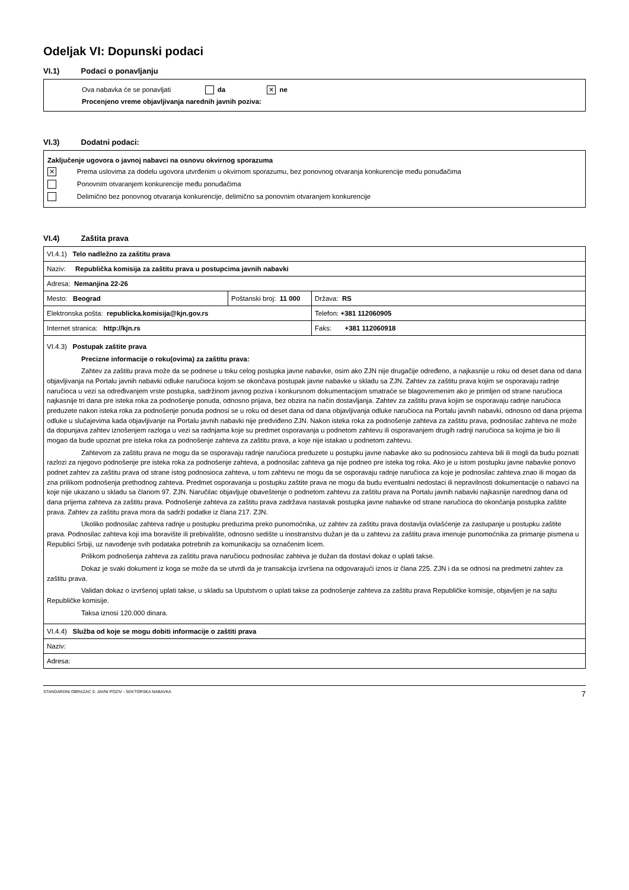Odeljak VI: Dopunski podaci
VI.1) Podaci o ponavljanju
Ova nabavka će se ponavljati da ✕ ne
Procenjeno vreme objavljivanja narednih javnih poziva:
VI.3) Dodatni podaci:
Zaključenje ugovora o javnoj nabavci na osnovu okvirnog sporazuma
✕ Prema uslovima za dodelu ugovora utvrđenim u okvirnom sporazumu, bez ponovnog otvaranja konkurencije među ponuđačima
Ponovnim otvaranjem konkurencije među ponuđačima
Delimično bez ponovnog otvaranja konkurencije, delimično sa ponovnim otvaranjem konkurencije
VI.4) Zaštita prava
| VI.4.1) Telo nadležno za zaštitu prava | | |
| Naziv: Republička komisija za zaštitu prava u postupcima javnih nabavki | | |
| Adresa: Nemanjina 22-26 | | |
| Mesto: Beograd | Poštanski broj: 11 000 | Država: RS |
| Elektronska pošta: republicka.komisija@kjn.gov.rs | | Telefon: +381 112060905 |
| Internet stranica: http://kjn.rs | | Faks: +381 112060918 |
| VI.4.3) Postupak zaštite prava Precizne informacije o roku(ovima) za zaštitu prava: Zahtev za zaštitu prava može da se podnese u toku celog postupka javne nabavke, osim ako ZJN nije drugačije određeno, a najkasnije u roku od deset dana od dana objavljivanja na Portalu javnih nabavki odluke naručioca kojom se okončava postupak javne nabavke u skladu sa ZJN. Zahtev za zaštitu prava kojim se osporavaju radnje naručioca u vezi sa određivanjem vrste postupka, sadržinom javnog poziva i konkursnom dokumentacijom smatraće se blagovremenim ako je primljen od strane naručioca najkasnije tri dana pre isteka roka za podnošenje ponuda, odnosno prijava, bez obzira na način dostavljanja. Zahtev za zaštitu prava kojim se osporavaju radnje naručioca preduzete nakon isteka roka za podnošenje ponuda podnosi se u roku od deset dana od dana objavljivanja odluke naručioca na Portalu javnih nabavki, odnosno od dana prijema odluke u slučajevima kada objavljivanje na Portalu javnih nabavki nije predviđeno ZJN. Nakon isteka roka za podnošenje zahteva za zaštitu prava, podnosilac zahteva ne može da dopunjava zahtev iznošenjem razloga u vezi sa radnjama koje su predmet osporavanja u podnetom zahtevu ili osporavanjem drugih radnji naručioca sa kojima je bio ili mogao da bude upoznat pre isteka roka za podnošenje zahteva za zaštitu prava, a koje nije istakao u podnetom zahtevu. Zahtevom za zaštitu prava ne mogu da se osporavaju radnje naručioca preduzete u postupku javne nabavke ako su podnosiocu zahteva bili ili mogli da budu poznati razlozi za njegovo podnošenje pre isteka roka za podnošenje zahteva, a podnosilac zahteva ga nije podneo pre isteka tog roka. Ako je u istom postupku javne nabavke ponovo podnet zahtev za zaštitu prava od strane istog podnosioca zahteva, u tom zahtevu ne mogu da se osporavaju radnje naručioca za koje je podnosilac zahteva znao ili mogao da zna prilikom podnošenja prethodnog zahteva. Predmet osporavanja u postupku zaštite prava ne mogu da budu eventualni nedostaci ili nepravilnosti dokumentacije o nabavci na koje nije ukazano u skladu sa članom 97. ZJN. Naručilac objavljuje obaveštenje o podnetom zahtevu za zaštitu prava na Portalu javnih nabavki najkasnije narednog dana od dana prijema zahteva za zaštitu prava. Podnošenje zahteva za zaštitu prava zadržava nastavak postupka javne nabavke od strane naručioca do okončanja postupka zaštite prava. Zahtev za zaštitu prava mora da sadrži podatke iz člana 217. ZJN. Ukoliko podnosilac zahteva radnje u postupku preduzima preko punomoćnika, uz zahtev za zaštitu prava dostavlja ovlašćenje za zastupanje u postupku zaštite prava. Podnosilac zahteva koji ima boravište ili prebivalište, odnosno sedište u inostranstvu dužan je da u zahtevu za zaštitu prava imenuje punomoćnika za primanje pismena u Republici Srbiji, uz navođenje svih podataka potrebnih za komunikaciju sa označenim licem. Prilikom podnošenja zahteva za zaštitu prava naručiocu podnosilac zahteva je dužan da dostavi dokaz o uplati takse. Dokaz je svaki dokument iz koga se može da se utvrdi da je transakcija izvršena na odgovarajući iznos iz člana 225. ZJN i da se odnosi na predmetni zahtev za zaštitu prava. Validan dokaz o izvršenoj uplati takse, u skladu sa Uputstvom o uplati takse za podnošenje zahteva za zaštitu prava Republičke komisije, objavljen je na sajtu Republičke komisije. Taksa iznosi 120.000 dinara. | | |
| VI.4.4) Služba od koje se mogu dobiti informacije o zaštiti prava | | |
| Naziv: | | |
| Adresa: | | |
STANDARDNI OBRAZAC 5: JAVNI POZIV - SEKTORSKA NABAVKA 7